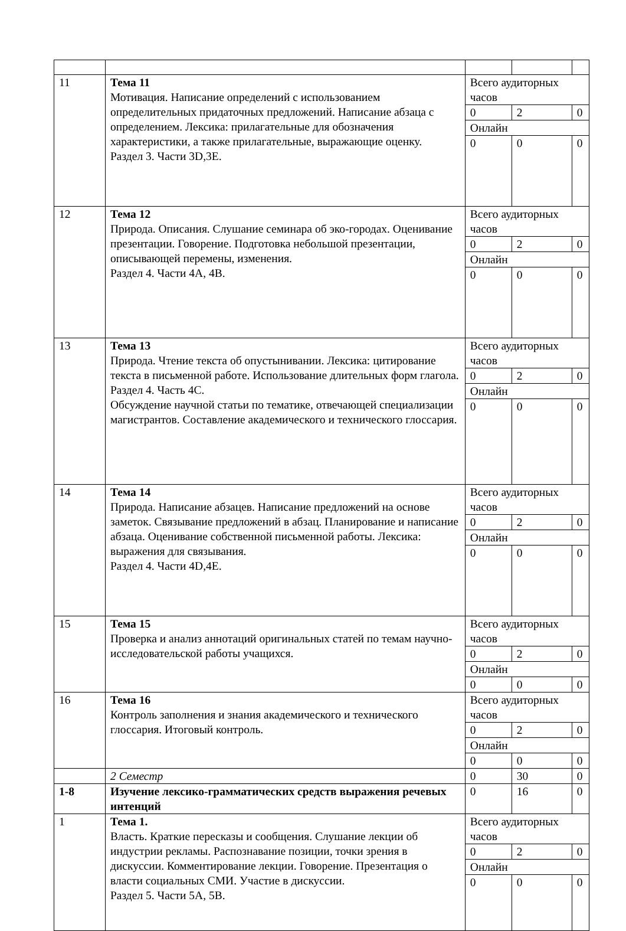| 11 | Тема 11 Мотивация. Написание определений с использованием определительных придаточных предложений. Написание абзаца с определением. Лексика: прилагательные для обозначения характеристики, а также прилагательные, выражающие оценку. Раздел 3. Части 3D,3E. | Всего аудиторных часов | | |
| | | 0 | 2 | 0 |
| | | Онлайн | | |
| | | 0 | 0 | 0 |
| 12 | Тема 12 Природа. Описания. Слушание семинара об эко-городах. Оценивание презентации. Говорение. Подготовка небольшой презентации, описывающей перемены, изменения. Раздел 4. Части 4A, 4B. | Всего аудиторных часов | | |
| | | 0 | 2 | 0 |
| | | Онлайн | | |
| | | 0 | 0 | 0 |
| 13 | Тема 13 Природа. Чтение текста об опустынивании. Лексика: цитирование текста в письменной работе. Использование длительных форм глагола. Раздел 4. Часть 4C. Обсуждение научной статьи по тематике, отвечающей специализации магистрантов. Составление академического и технического глоссария. | Всего аудиторных часов | | |
| | | 0 | 2 | 0 |
| | | Онлайн | | |
| | | 0 | 0 | 0 |
| 14 | Тема 14 Природа. Написание абзацев. Написание предложений на основе заметок. Связывание предложений в абзац. Планирование и написание абзаца. Оценивание собственной письменной работы. Лексика: выражения для связывания. Раздел 4. Части 4D,4E. | Всего аудиторных часов | | |
| | | 0 | 2 | 0 |
| | | Онлайн | | |
| | | 0 | 0 | 0 |
| 15 | Тема 15 Проверка и анализ аннотаций оригинальных статей по темам научно-исследовательской работы учащихся. | Всего аудиторных часов | | |
| | | 0 | 2 | 0 |
| | | Онлайн | | |
| | | 0 | 0 | 0 |
| 16 | Тема 16 Контроль заполнения и знания академического и технического глоссария. Итоговый контроль. | Всего аудиторных часов | | |
| | | 0 | 2 | 0 |
| | | Онлайн | | |
| | | 0 | 0 | 0 |
| | 2 Семестр | 0 | 30 | 0 |
| 1-8 | Изучение лексико-грамматических средств выражения речевых интенций | 0 | 16 | 0 |
| 1 | Тема 1. Власть. Краткие пересказы и сообщения. Слушание лекции об индустрии рекламы. Распознавание позиции, точки зрения в дискуссии. Комментирование лекции. Говорение. Презентация о власти социальных СМИ. Участие в дискуссии. Раздел 5. Части 5A, 5B. | Всего аудиторных часов | | |
| | | 0 | 2 | 0 |
| | | Онлайн | | |
| | | 0 | 0 | 0 |